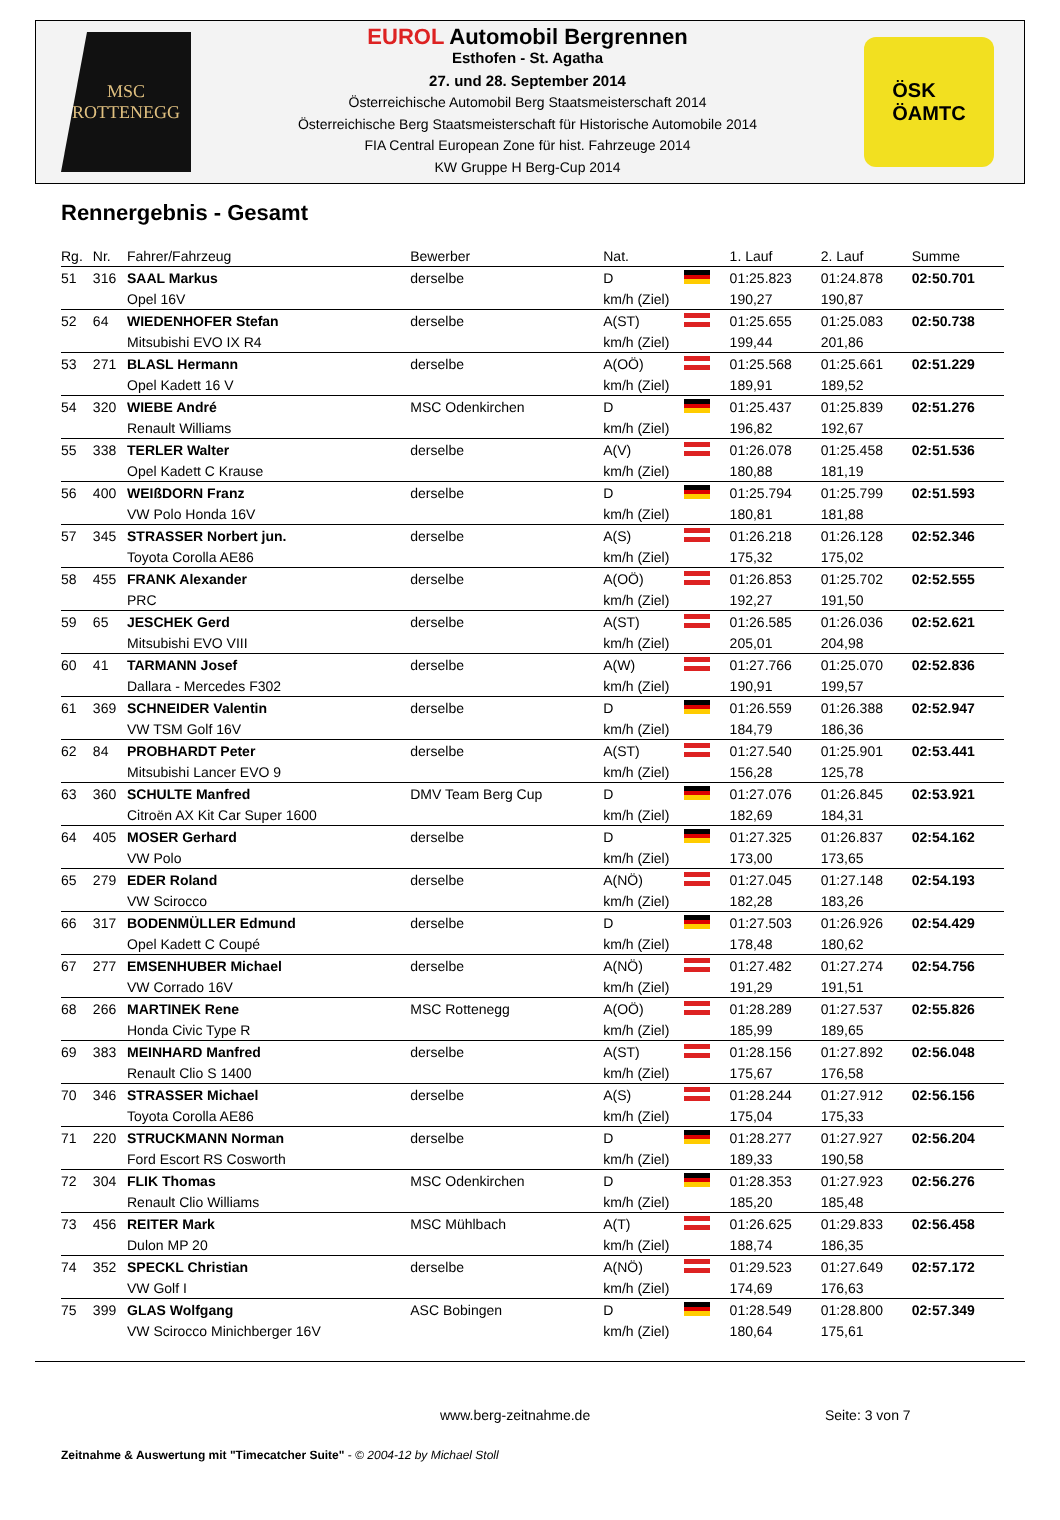MSC
ROTTENEGG
EUROL Automobil Bergrennen
Esthofen - St. Agatha
27. und 28. September 2014
Österreichische Automobil Berg Staatsmeisterschaft 2014
Österreichische Berg Staatsmeisterschaft für Historische Automobile 2014
FIA Central European Zone für hist. Fahrzeuge 2014
KW Gruppe H Berg-Cup 2014
ÖSK
ÖAMTC
Rennergebnis - Gesamt
| Rg. | Nr. | Fahrer/Fahrzeug | Bewerber | Nat. | 1. Lauf | 2. Lauf | Summe |
| --- | --- | --- | --- | --- | --- | --- | --- |
| 51 | 316 | SAAL Markus | derselbe | D | 01:25.823 | 01:24.878 | 02:50.701 |
| | | Opel 16V | | km/h (Ziel) | 190,27 | 190,87 | |
| 52 | 64 | WIEDENHOFER Stefan | derselbe | A(ST) | 01:25.655 | 01:25.083 | 02:50.738 |
| | | Mitsubishi EVO IX R4 | | km/h (Ziel) | 199,44 | 201,86 | |
| 53 | 271 | BLASL Hermann | derselbe | A(OÖ) | 01:25.568 | 01:25.661 | 02:51.229 |
| | | Opel Kadett 16 V | | km/h (Ziel) | 189,91 | 189,52 | |
| 54 | 320 | WIEBE André | MSC Odenkirchen | D | 01:25.437 | 01:25.839 | 02:51.276 |
| | | Renault Williams | | km/h (Ziel) | 196,82 | 192,67 | |
| 55 | 338 | TERLER Walter | derselbe | A(V) | 01:26.078 | 01:25.458 | 02:51.536 |
| | | Opel Kadett C Krause | | km/h (Ziel) | 180,88 | 181,19 | |
| 56 | 400 | WEIßDORN Franz | derselbe | D | 01:25.794 | 01:25.799 | 02:51.593 |
| | | VW Polo Honda 16V | | km/h (Ziel) | 180,81 | 181,88 | |
| 57 | 345 | STRASSER Norbert jun. | derselbe | A(S) | 01:26.218 | 01:26.128 | 02:52.346 |
| | | Toyota Corolla AE86 | | km/h (Ziel) | 175,32 | 175,02 | |
| 58 | 455 | FRANK Alexander | derselbe | A(OÖ) | 01:26.853 | 01:25.702 | 02:52.555 |
| | | PRC | | km/h (Ziel) | 192,27 | 191,50 | |
| 59 | 65 | JESCHEK Gerd | derselbe | A(ST) | 01:26.585 | 01:26.036 | 02:52.621 |
| | | Mitsubishi EVO VIII | | km/h (Ziel) | 205,01 | 204,98 | |
| 60 | 41 | TARMANN Josef | derselbe | A(W) | 01:27.766 | 01:25.070 | 02:52.836 |
| | | Dallara - Mercedes F302 | | km/h (Ziel) | 190,91 | 199,57 | |
| 61 | 369 | SCHNEIDER Valentin | derselbe | D | 01:26.559 | 01:26.388 | 02:52.947 |
| | | VW TSM Golf 16V | | km/h (Ziel) | 184,79 | 186,36 | |
| 62 | 84 | PROBHARDT Peter | derselbe | A(ST) | 01:27.540 | 01:25.901 | 02:53.441 |
| | | Mitsubishi Lancer EVO 9 | | km/h (Ziel) | 156,28 | 125,78 | |
| 63 | 360 | SCHULTE Manfred | DMV Team Berg Cup | D | 01:27.076 | 01:26.845 | 02:53.921 |
| | | Citroën AX Kit Car Super 1600 | | km/h (Ziel) | 182,69 | 184,31 | |
| 64 | 405 | MOSER Gerhard | derselbe | D | 01:27.325 | 01:26.837 | 02:54.162 |
| | | VW Polo | | km/h (Ziel) | 173,00 | 173,65 | |
| 65 | 279 | EDER Roland | derselbe | A(NÖ) | 01:27.045 | 01:27.148 | 02:54.193 |
| | | VW Scirocco | | km/h (Ziel) | 182,28 | 183,26 | |
| 66 | 317 | BODENMÜLLER Edmund | derselbe | D | 01:27.503 | 01:26.926 | 02:54.429 |
| | | Opel Kadett C Coupé | | km/h (Ziel) | 178,48 | 180,62 | |
| 67 | 277 | EMSENHUBER Michael | derselbe | A(NÖ) | 01:27.482 | 01:27.274 | 02:54.756 |
| | | VW Corrado 16V | | km/h (Ziel) | 191,29 | 191,51 | |
| 68 | 266 | MARTINEK Rene | MSC Rottenegg | A(OÖ) | 01:28.289 | 01:27.537 | 02:55.826 |
| | | Honda Civic Type R | | km/h (Ziel) | 185,99 | 189,65 | |
| 69 | 383 | MEINHARD Manfred | derselbe | A(ST) | 01:28.156 | 01:27.892 | 02:56.048 |
| | | Renault Clio S 1400 | | km/h (Ziel) | 175,67 | 176,58 | |
| 70 | 346 | STRASSER Michael | derselbe | A(S) | 01:28.244 | 01:27.912 | 02:56.156 |
| | | Toyota Corolla AE86 | | km/h (Ziel) | 175,04 | 175,33 | |
| 71 | 220 | STRUCKMANN Norman | derselbe | D | 01:28.277 | 01:27.927 | 02:56.204 |
| | | Ford Escort RS Cosworth | | km/h (Ziel) | 189,33 | 190,58 | |
| 72 | 304 | FLIK Thomas | MSC Odenkirchen | D | 01:28.353 | 01:27.923 | 02:56.276 |
| | | Renault Clio Williams | | km/h (Ziel) | 185,20 | 185,48 | |
| 73 | 456 | REITER Mark | MSC Mühlbach | A(T) | 01:26.625 | 01:29.833 | 02:56.458 |
| | | Dulon MP 20 | | km/h (Ziel) | 188,74 | 186,35 | |
| 74 | 352 | SPECKL Christian | derselbe | A(NÖ) | 01:29.523 | 01:27.649 | 02:57.172 |
| | | VW Golf I | | km/h (Ziel) | 174,69 | 176,63 | |
| 75 | 399 | GLAS Wolfgang | ASC Bobingen | D | 01:28.549 | 01:28.800 | 02:57.349 |
| | | VW Scirocco Minichberger 16V | | km/h (Ziel) | 180,64 | 175,61 | |
www.berg-zeitnahme.de Seite: 3 von 7
Zeitnahme & Auswertung mit "Timecatcher Suite" - © 2004-12 by Michael Stoll